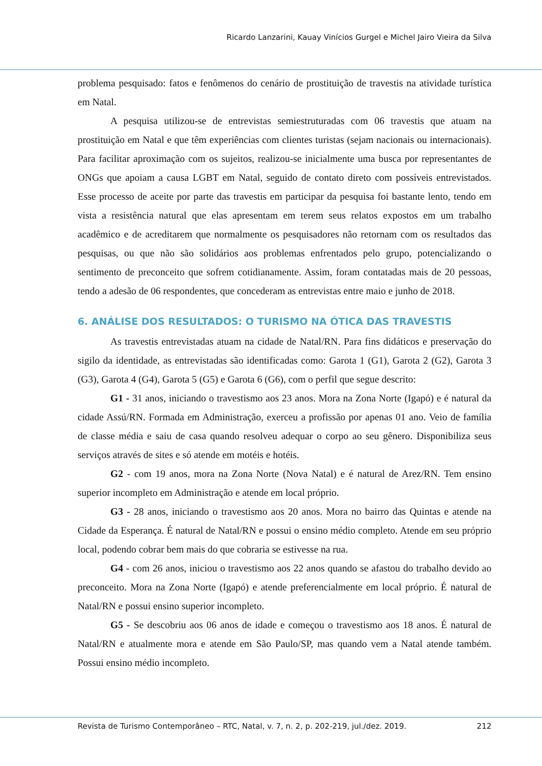Ricardo Lanzarini, Kauay Vinícios Gurgel e Michel Jairo Vieira da Silva
problema pesquisado: fatos e fenômenos do cenário de prostituição de travestis na atividade turística em Natal.
A pesquisa utilizou-se de entrevistas semiestruturadas com 06 travestis que atuam na prostituição em Natal e que têm experiências com clientes turistas (sejam nacionais ou internacionais). Para facilitar aproximação com os sujeitos, realizou-se inicialmente uma busca por representantes de ONGs que apoiam a causa LGBT em Natal, seguido de contato direto com possíveis entrevistados. Esse processo de aceite por parte das travestis em participar da pesquisa foi bastante lento, tendo em vista a resistência natural que elas apresentam em terem seus relatos expostos em um trabalho acadêmico e de acreditarem que normalmente os pesquisadores não retornam com os resultados das pesquisas, ou que não são solidários aos problemas enfrentados pelo grupo, potencializando o sentimento de preconceito que sofrem cotidianamente. Assim, foram contatadas mais de 20 pessoas, tendo a adesão de 06 respondentes, que concederam as entrevistas entre maio e junho de 2018.
6. ANÁLISE DOS RESULTADOS: O TURISMO NA ÓTICA DAS TRAVESTIS
As travestis entrevistadas atuam na cidade de Natal/RN. Para fins didáticos e preservação do sigilo da identidade, as entrevistadas são identificadas como: Garota 1 (G1), Garota 2 (G2), Garota 3 (G3), Garota 4 (G4), Garota 5 (G5) e Garota 6 (G6), com o perfil que segue descrito:
G1 - 31 anos, iniciando o travestismo aos 23 anos. Mora na Zona Norte (Igapó) e é natural da cidade Assú/RN. Formada em Administração, exerceu a profissão por apenas 01 ano. Veio de família de classe média e saiu de casa quando resolveu adequar o corpo ao seu gênero. Disponibiliza seus serviços através de sites e só atende em motéis e hotéis.
G2 - com 19 anos, mora na Zona Norte (Nova Natal) e é natural de Arez/RN. Tem ensino superior incompleto em Administração e atende em local próprio.
G3 - 28 anos, iniciando o travestismo aos 20 anos. Mora no bairro das Quintas e atende na Cidade da Esperança. É natural de Natal/RN e possui o ensino médio completo. Atende em seu próprio local, podendo cobrar bem mais do que cobraria se estivesse na rua.
G4 - com 26 anos, iniciou o travestismo aos 22 anos quando se afastou do trabalho devido ao preconceito. Mora na Zona Norte (Igapó) e atende preferencialmente em local próprio. É natural de Natal/RN e possui ensino superior incompleto.
G5 - Se descobriu aos 06 anos de idade e começou o travestismo aos 18 anos. É natural de Natal/RN e atualmente mora e atende em São Paulo/SP, mas quando vem a Natal atende também. Possui ensino médio incompleto.
Revista de Turismo Contemporâneo – RTC, Natal, v. 7, n. 2, p. 202-219, jul./dez. 2019. 212